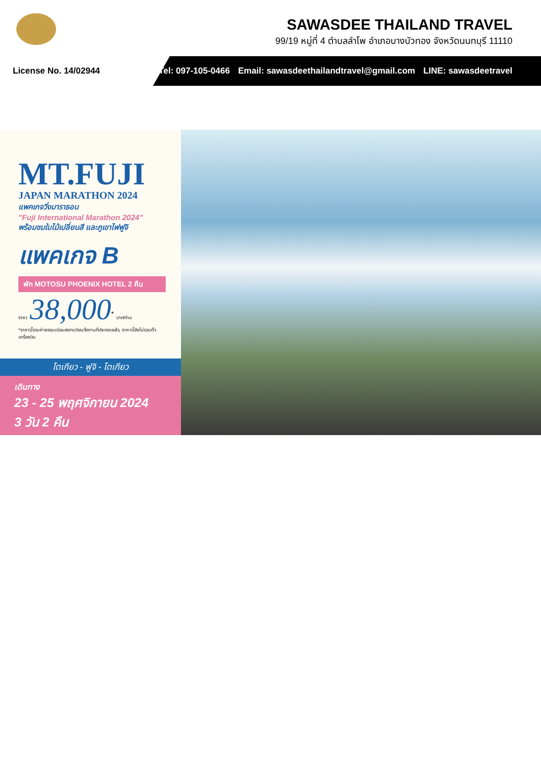SAWASDEE THAILAND TRAVEL
99/19 หมู่ที่ 4 ตำบลลำโพ อำเภอบางบัวทอง จังหวัดนนทบุรี 11110
License No. 14/02944
Tel: 097-105-0466 Email: sawasdeethailandtravel@gmail.com LINE: sawasdeetravel
MT.FUJI
JAPAN MARATHON 2024
แพคเกจวิ่งมาราธอน
"Fuji International Marathon 2024"
พร้อมชมใบไม้เปลี่ยนสี และภูเขาไฟฟูจิ
แพคเกจ B
พัก MOTOSU PHOENIX HOTEL 2 คืน
ราคา 38,000<sup>*</sup> บาท/ท่าน
*ราคานี้รวมค่าธรรมเนียมลงทะเบียนวิ่งงานที่ประกอบแล้ว, ราคานี้ยังไม่รวมตั๋วเครื่องบิน
โตเกียว - ฟูจิ - โตเกียว
เดินทาง
23 - 25 พฤศจิกายน 2024
3 วัน 2 คืน